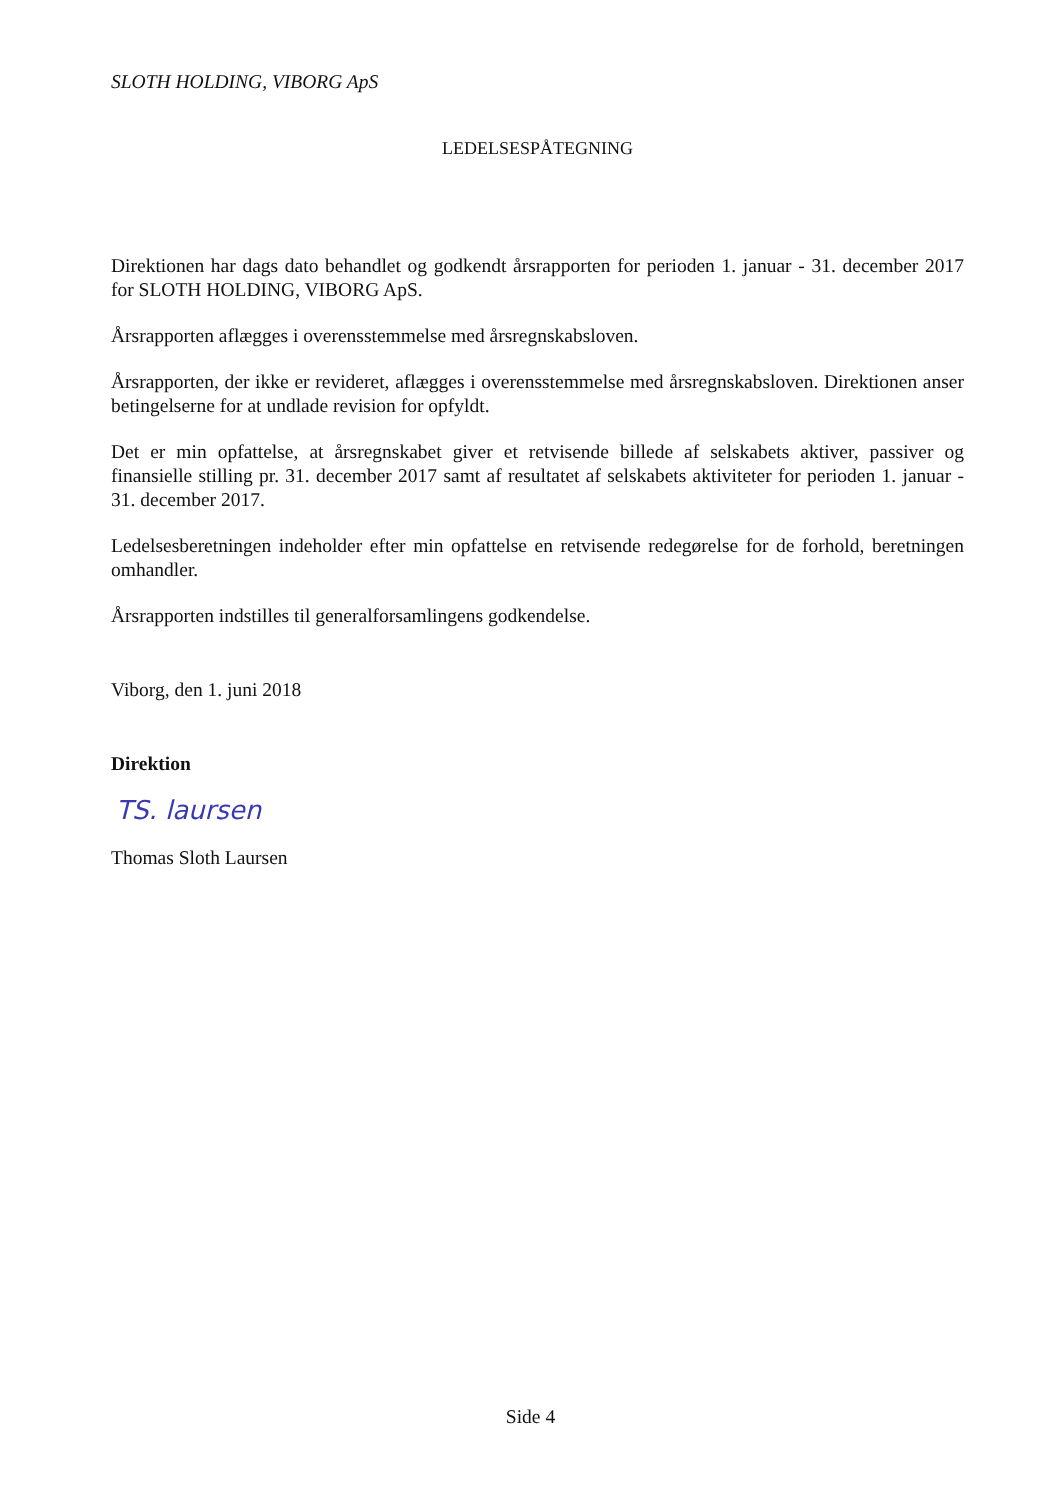SLOTH HOLDING, VIBORG ApS
LEDELSESPÅTEGNING
Direktionen har dags dato behandlet og godkendt årsrapporten for perioden 1. januar - 31. december 2017 for SLOTH HOLDING, VIBORG ApS.
Årsrapporten aflægges i overensstemmelse med årsregnskabsloven.
Årsrapporten, der ikke er revideret, aflægges i overensstemmelse med årsregnskabsloven. Direktionen anser betingelserne for at undlade revision for opfyldt.
Det er min opfattelse, at årsregnskabet giver et retvisende billede af selskabets aktiver, passiver og finansielle stilling pr. 31. december 2017 samt af resultatet af selskabets aktiviteter for perioden 1. januar - 31. december 2017.
Ledelsesberetningen indeholder efter min opfattelse en retvisende redegørelse for de forhold, beretningen omhandler.
Årsrapporten indstilles til generalforsamlingens godkendelse.
Viborg, den 1. juni 2018
Direktion
TS. laursen
Thomas Sloth Laursen
Side 4